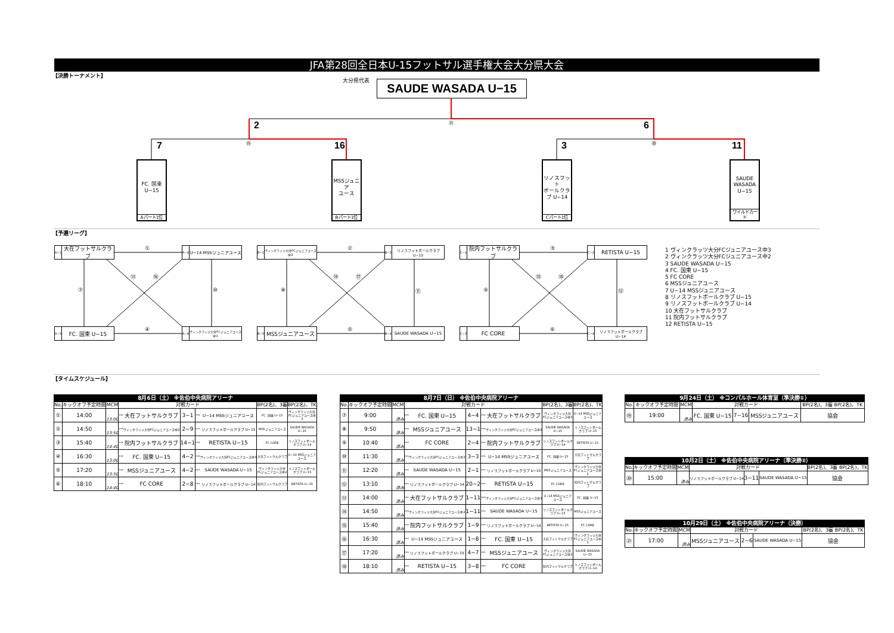JFA第28回全日本U-15フットサル選手権大会大分県大会
【決勝トーナメント】
大分県代表 SAUDE WASADA U−15
㉑
2 6
⑲ ⑳
7 16 3 11
FC. 国東
U−15
Aパート1位
MSSジュニア
ユース
Bパート1位
リノスフット
ボールクラ
ブ U−14
Cパート1位
SAUDE
WASADA
U−15
ワイルドカード
【予選リーグ】
A−1 大在フットサルクラブ
①
A−2 U−14 MSSジュニアユース
⑦
⑬ ⑯
⑩
A−3 FC. 国東 U−15 ④
A−4 ヴィンクラッツ大分FCジュニアユース中3
B−1 ヴィンクラッツ大分FCジュニアユース中2
②
B−2 リノスフットボールクラブ U−15
⑧
⑭ ⑰
⑪
B−3 MSSジュニアユース ⑤
B−4 SAUDE WASADA U−15
C−1 院内フットサルクラブ
③ C−2 RETISTA U−15
⑨
⑮ ⑱
⑫
C−3 FC CORE ⑥
C−4 リノスフットボールクラブ U−14
1 ヴィンクラッツ大分FCジュニアユース中3
2 ヴィンクラッツ大分FCジュニアユース中2
3 SAUDE WASADA U−15
4 FC. 国東 U−15
5 FC CORE
6 MSSジュニアユース
7 U−14 MSSジュニアユース
8 リノスフットボールクラブ U−15
9 リノスフットボールクラブ U−14
10 大在フットサルクラブ
11 院内フットサルクラブ
12 RETISTA U−15
【タイムスケジュール】
| 8月6日（土） ※佐伯中央病院アリーナ | | | | | | | | | |
| --- | --- | --- | --- | --- | --- | --- | --- | --- | --- |
| No. | キックオフ予定時間 | MCM | 対戦カード | | | | | BP(2名)、3審 | BP(2名)、TK |
| ① | 14:00 | 13:00 | *** | 大在フットサルクラブ | 3−1 | *** | U−14 MSSジュニアユース | FC. 国東 U−15 | ヴィンクラッツ大分FCジュニアユース中3 |
| ② | 14:50 | 13:50 | *** | ヴィンクラッツ大分FCジュニアユース中2 | 2−9 | *** | リノスフットボールクラブ U−15 | MSSジュニアユース | SAUDE WASADA U−15 |
| ③ | 15:40 | 14:40 | *** | 院内フットサルクラブ | 14−1 | *** | RETISTA U−15 | FC CORE | リノスフットボールクラブ U−14 |
| ④ | 16:30 | 13:00 | *** | FC. 国東 U−15 | 4−2 | *** | ヴィンクラッツ大分FCジュニアユース中3 | 大在フットサルクラブ | U−14 MSSジュニアユース |
| ⑤ | 17:20 | 13:50 | *** | MSSジュニアユース | 4−2 | *** | SAUDE WASADA U−15 | ヴィンクラッツ大分FCジュニアユース中2 | リノスフットボールクラブ U−15 |
| ⑥ | 18:10 | 14:40 | *** | FC CORE | 2−8 | *** | リノスフットボールクラブ U−14 | 院内フットサルクラブ | RETISTA U−15 |
| 8月7日（日） ※佐伯中央病院アリーナ | | | | | | | | | |
| --- | --- | --- | --- | --- | --- | --- | --- | --- | --- |
| No. | キックオフ予定時間 | MCM | 対戦カード | | | | | BP(2名)、3審 | BP(2名)、TK |
| ⑦ | 9:00 | 済み | *** | FC. 国東 U−15 | 4−4 | *** | 大在フットサルクラブ | ヴィンクラッツ大分FCジュニアユース中3 | U−14 MSSジュニアユース |
| ⑧ | 9:50 | 済み | *** | MSSジュニアユース | 13−1 | *** | ヴィンクラッツ大分FCジュニアユース中2 | SAUDE WASADA U−15 | リノスフットボールクラブ U−15 |
| ⑨ | 10:40 | 済み | *** | FC CORE | 2−4 | *** | 院内フットサルクラブ | リノスフットボールクラブ U−14 | RETISTA U−15 |
| ⑩ | 11:30 | 済み | *** | ヴィンクラッツ大分FCジュニアユース中3 | 3−3 | *** | U−14 MSSジュニアユース | FC. 国東 U−15 | 大在フットサルクラブ |
| ⑪ | 12:20 | 済み | *** | SAUDE WASADA U−15 | 2−1 | *** | リノスフットボールクラブ U−15 | MSSジュニアユース | ヴィンクラッツ大分FCジュニアユース中2 |
| ⑫ | 13:10 | 済み | *** | リノスフットボールクラブ U−14 | 20−2 | *** | RETISTA U−15 | FC CORE | 院内フットサルクラブ |
| ⑬ | 14:00 | 済み | *** | 大在フットサルクラブ | 1−11 | *** | ヴィンクラッツ大分FCジュニアユース中3 | U−14 MSSジュニアユース | FC. 国東 U−15 |
| ⑭ | 14:50 | 済み | *** | ヴィンクラッツ大分FCジュニアユース中2 | 1−11 | *** | SAUDE WASADA U−15 | リノスフットボールクラブ U−15 | MSSジュニアユース |
| ⑮ | 15:40 | 済み | *** | 院内フットサルクラブ | 1−9 | *** | リノスフットボールクラブ U−14 | RETISTA U−15 | FC CORE |
| ⑯ | 16:30 | 済み | *** | U−14 MSSジュニアユース | 1−8 | *** | FC. 国東 U−15 | 大在フットサルクラブ | ヴィンクラッツ大分FCジュニアユース中3 |
| ⑰ | 17:20 | 済み | *** | リノスフットボールクラブ U−15 | 4−7 | *** | MSSジュニアユース | ヴィンクラッツ大分FCジュニアユース中2 | SAUDE WASADA U−15 |
| ⑱ | 18:10 | 済み | *** | RETISTA U−15 | 3−8 | *** | FC CORE | 院内フットサルクラブ | リノスフットボールクラブ U−14 |
| 9月24日（土） ※コンパルホール体育室（準決勝①） | | | | | | |
| --- | --- | --- | --- | --- | --- | --- |
| No. | キックオフ予定時間 | MCM | 対戦カード | | | BP(2名)、3審 BP(2名)、TK |
| ⑲ | 19:00 | 済み | FC. 国東 U−15 | 7−16 | MSSジュニアユース | 協会 |
| 10月2日（土） ※佐伯中央病院アリーナ（準決勝②） | | | | | | |
| --- | --- | --- | --- | --- | --- | --- |
| No. | キックオフ予定時間 | MCM | 対戦カード | | | BP(2名)、3審 BP(2名)、TK |
| ⑳ | 15:00 | 済み | リノスフットボールクラブ U−14 | 3−11 | SAUDE WASADA U−15 | 協会 |
| 10月29日（土） ※佐伯中央病院アリーナ（決勝） | | | | | | |
| --- | --- | --- | --- | --- | --- | --- |
| No. | キックオフ予定時間 | MCM | 対戦カード | | | BP(2名)、3審 BP(2名)、TK |
| ㉑ | 17:00 | 済み | MSSジュニアユース | 2−6 | SAUDE WASADA U−15 | 協会 |